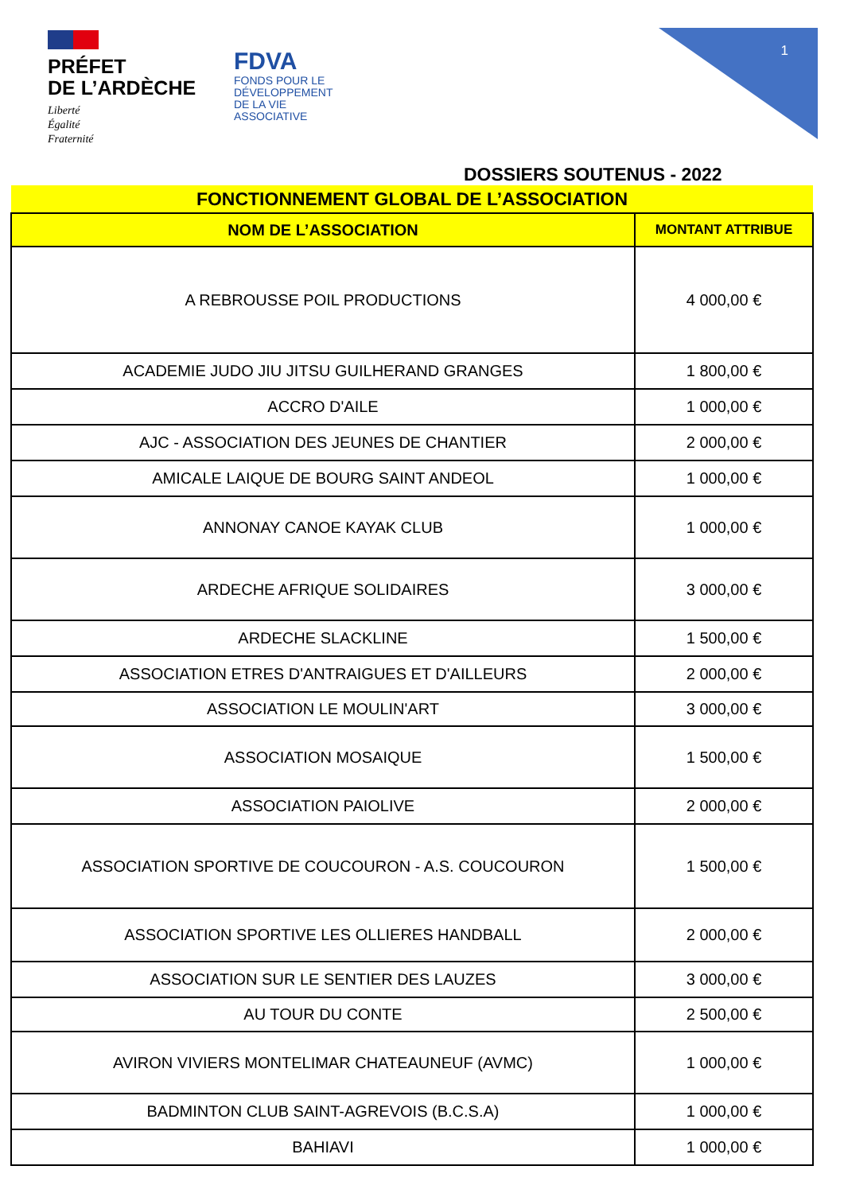PRÉFET
DE L’ARDÈCHE
Liberté
Égalité
Fraternité
FDVA
FONDS POUR LE
DÉVELOPPEMENT
DE LA VIE
ASSOCIATIVE
1
DOSSIERS SOUTENUS - 2022
| FONCTIONNEMENT GLOBAL DE L’ASSOCIATION | |
| NOM DE L’ASSOCIATION | MONTANT ATTRIBUE |
| A REBROUSSE POIL PRODUCTIONS | 4 000,00 € |
| ACADEMIE JUDO JIU JITSU GUILHERAND GRANGES | 1 800,00 € |
| ACCRO D'AILE | 1 000,00 € |
| AJC - ASSOCIATION DES JEUNES DE CHANTIER | 2 000,00 € |
| AMICALE LAIQUE DE BOURG SAINT ANDEOL | 1 000,00 € |
| ANNONAY CANOE KAYAK CLUB | 1 000,00 € |
| ARDECHE AFRIQUE SOLIDAIRES | 3 000,00 € |
| ARDECHE SLACKLINE | 1 500,00 € |
| ASSOCIATION ETRES D'ANTRAIGUES ET D'AILLEURS | 2 000,00 € |
| ASSOCIATION LE MOULIN'ART | 3 000,00 € |
| ASSOCIATION MOSAIQUE | 1 500,00 € |
| ASSOCIATION PAIOLIVE | 2 000,00 € |
| ASSOCIATION SPORTIVE DE COUCOURON - A.S. COUCOURON | 1 500,00 € |
| ASSOCIATION SPORTIVE LES OLLIERES HANDBALL | 2 000,00 € |
| ASSOCIATION SUR LE SENTIER DES LAUZES | 3 000,00 € |
| AU TOUR DU CONTE | 2 500,00 € |
| AVIRON VIVIERS MONTELIMAR CHATEAUNEUF (AVMC) | 1 000,00 € |
| BADMINTON CLUB SAINT-AGREVOIS (B.C.S.A) | 1 000,00 € |
| BAHIAVI | 1 000,00 € |